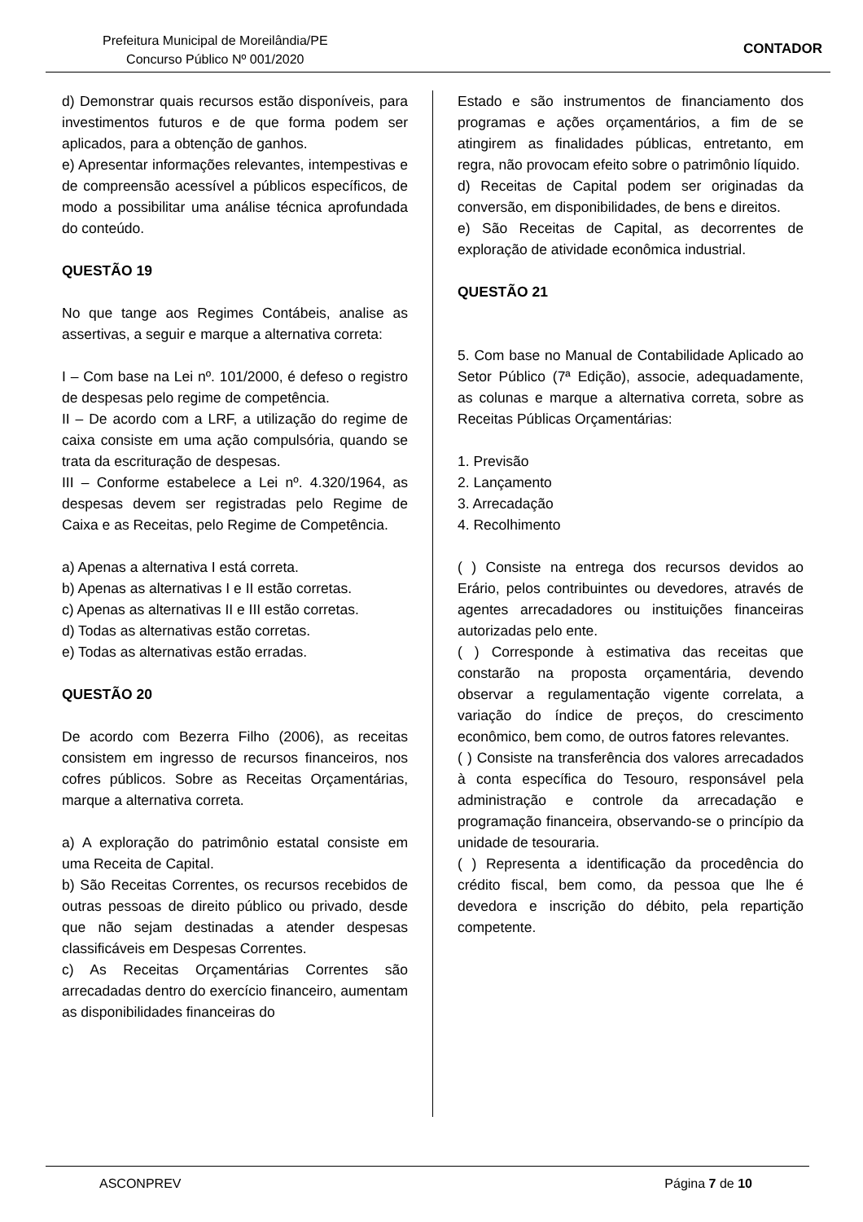Prefeitura Municipal de Moreilândia/PE
Concurso Público Nº 001/2020
CONTADOR
d) Demonstrar quais recursos estão disponíveis, para investimentos futuros e de que forma podem ser aplicados, para a obtenção de ganhos.
e) Apresentar informações relevantes, intempestivas e de compreensão acessível a públicos específicos, de modo a possibilitar uma análise técnica aprofundada do conteúdo.
QUESTÃO 19
No que tange aos Regimes Contábeis, analise as assertivas, a seguir e marque a alternativa correta:
I – Com base na Lei nº. 101/2000, é defeso o registro de despesas pelo regime de competência.
II – De acordo com a LRF, a utilização do regime de caixa consiste em uma ação compulsória, quando se trata da escrituração de despesas.
III – Conforme estabelece a Lei nº. 4.320/1964, as despesas devem ser registradas pelo Regime de Caixa e as Receitas, pelo Regime de Competência.
a) Apenas a alternativa I está correta.
b) Apenas as alternativas I e II estão corretas.
c) Apenas as alternativas II e III estão corretas.
d) Todas as alternativas estão corretas.
e) Todas as alternativas estão erradas.
QUESTÃO 20
De acordo com Bezerra Filho (2006), as receitas consistem em ingresso de recursos financeiros, nos cofres públicos. Sobre as Receitas Orçamentárias, marque a alternativa correta.
a) A exploração do patrimônio estatal consiste em uma Receita de Capital.
b) São Receitas Correntes, os recursos recebidos de outras pessoas de direito público ou privado, desde que não sejam destinadas a atender despesas classificáveis em Despesas Correntes.
c) As Receitas Orçamentárias Correntes são arrecadadas dentro do exercício financeiro, aumentam as disponibilidades financeiras do
Estado e são instrumentos de financiamento dos programas e ações orçamentários, a fim de se atingirem as finalidades públicas, entretanto, em regra, não provocam efeito sobre o patrimônio líquido.
d) Receitas de Capital podem ser originadas da conversão, em disponibilidades, de bens e direitos.
e) São Receitas de Capital, as decorrentes de exploração de atividade econômica industrial.
QUESTÃO 21
5. Com base no Manual de Contabilidade Aplicado ao Setor Público (7ª Edição), associe, adequadamente, as colunas e marque a alternativa correta, sobre as Receitas Públicas Orçamentárias:
1. Previsão
2. Lançamento
3. Arrecadação
4. Recolhimento
( ) Consiste na entrega dos recursos devidos ao Erário, pelos contribuintes ou devedores, através de agentes arrecadadores ou instituições financeiras autorizadas pelo ente.
( ) Corresponde à estimativa das receitas que constarão na proposta orçamentária, devendo observar a regulamentação vigente correlata, a variação do índice de preços, do crescimento econômico, bem como, de outros fatores relevantes.
( ) Consiste na transferência dos valores arrecadados à conta específica do Tesouro, responsável pela administração e controle da arrecadação e programação financeira, observando-se o princípio da unidade de tesouraria.
( ) Representa a identificação da procedência do crédito fiscal, bem como, da pessoa que lhe é devedora e inscrição do débito, pela repartição competente.
ASCONPREV Página 7 de 10